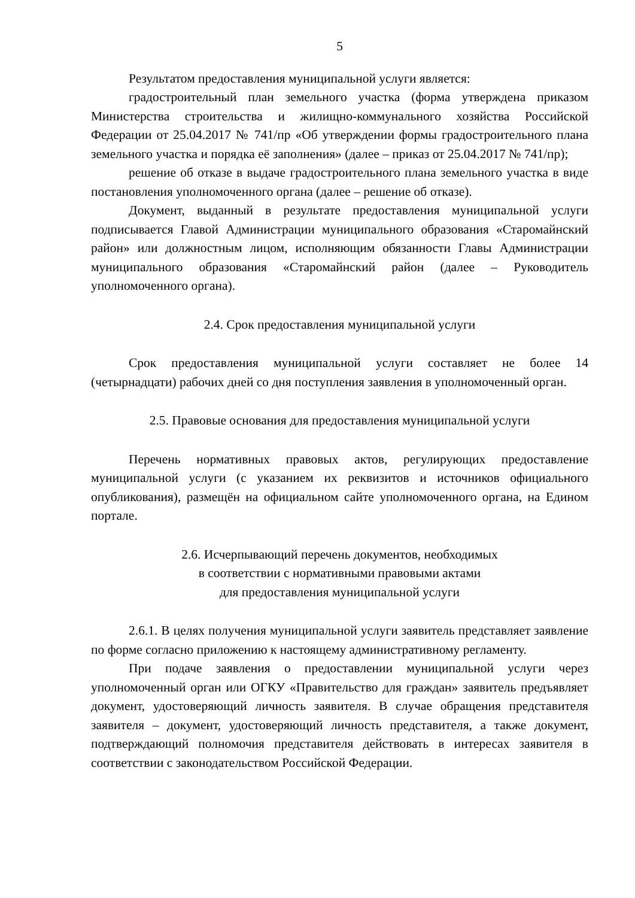5
Результатом предоставления муниципальной услуги является:
градостроительный план земельного участка (форма утверждена приказом Министерства строительства и жилищно-коммунального хозяйства Российской Федерации от 25.04.2017 № 741/пр «Об утверждении формы градостроительного плана земельного участка и порядка её заполнения» (далее – приказ от 25.04.2017 № 741/пр);
решение об отказе в выдаче градостроительного плана земельного участка в виде постановления уполномоченного органа (далее – решение об отказе).
Документ, выданный в результате предоставления муниципальной услуги подписывается Главой Администрации муниципального образования «Старомайнский район» или должностным лицом, исполняющим обязанности Главы Администрации муниципального образования «Старомайнский район (далее – Руководитель уполномоченного органа).
2.4. Срок предоставления муниципальной услуги
Срок предоставления муниципальной услуги составляет не более 14 (четырнадцати) рабочих дней со дня поступления заявления в уполномоченный орган.
2.5. Правовые основания для предоставления муниципальной услуги
Перечень нормативных правовых актов, регулирующих предоставление муниципальной услуги (с указанием их реквизитов и источников официального опубликования), размещён на официальном сайте уполномоченного органа, на Едином портале.
2.6. Исчерпывающий перечень документов, необходимых
в соответствии с нормативными правовыми актами
для предоставления муниципальной услуги
2.6.1. В целях получения муниципальной услуги заявитель представляет заявление по форме согласно приложению к настоящему административному регламенту.
При подаче заявления о предоставлении муниципальной услуги через уполномоченный орган или ОГКУ «Правительство для граждан» заявитель предъявляет документ, удостоверяющий личность заявителя. В случае обращения представителя заявителя – документ, удостоверяющий личность представителя, а также документ, подтверждающий полномочия представителя действовать в интересах заявителя в соответствии с законодательством Российской Федерации.